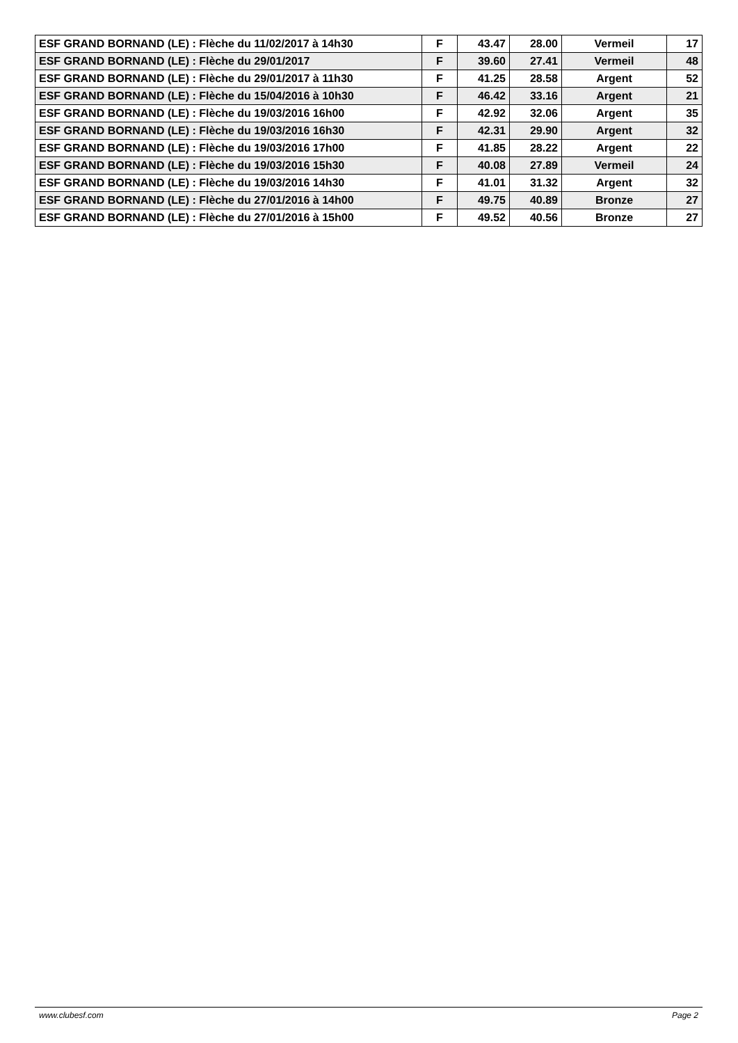| ESF GRAND BORNAND (LE) : Flèche du 11/02/2017 à 14h30 | F | 43.47 | 28.00 | Vermeil | 17 |
| ESF GRAND BORNAND (LE) : Flèche du 29/01/2017 | F | 39.60 | 27.41 | Vermeil | 48 |
| ESF GRAND BORNAND (LE) : Flèche du 29/01/2017 à 11h30 | F | 41.25 | 28.58 | Argent | 52 |
| ESF GRAND BORNAND (LE) : Flèche du 15/04/2016 à 10h30 | F | 46.42 | 33.16 | Argent | 21 |
| ESF GRAND BORNAND (LE) : Flèche du 19/03/2016 16h00 | F | 42.92 | 32.06 | Argent | 35 |
| ESF GRAND BORNAND (LE) : Flèche du 19/03/2016 16h30 | F | 42.31 | 29.90 | Argent | 32 |
| ESF GRAND BORNAND (LE) : Flèche du 19/03/2016 17h00 | F | 41.85 | 28.22 | Argent | 22 |
| ESF GRAND BORNAND (LE) : Flèche du 19/03/2016 15h30 | F | 40.08 | 27.89 | Vermeil | 24 |
| ESF GRAND BORNAND (LE) : Flèche du 19/03/2016 14h30 | F | 41.01 | 31.32 | Argent | 32 |
| ESF GRAND BORNAND (LE) : Flèche du 27/01/2016 à 14h00 | F | 49.75 | 40.89 | Bronze | 27 |
| ESF GRAND BORNAND (LE) : Flèche du 27/01/2016 à 15h00 | F | 49.52 | 40.56 | Bronze | 27 |
www.clubesf.com Page 2